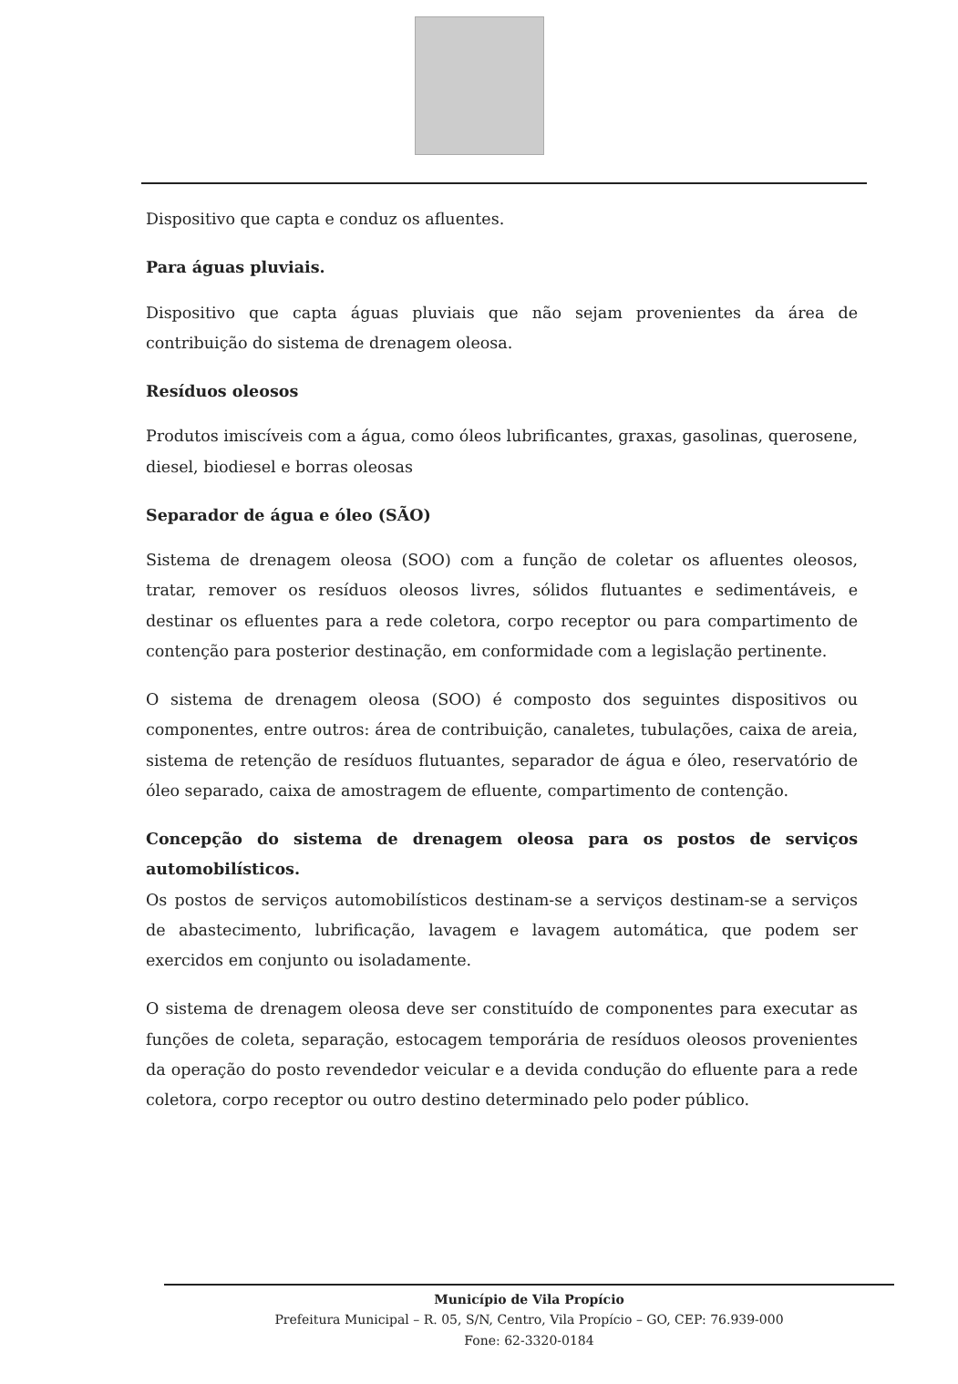Dispositivo que capta e conduz os afluentes.
Para águas pluviais.
Dispositivo que capta águas pluviais que não sejam provenientes da área de contribuição do sistema de drenagem oleosa.
Resíduos oleosos
Produtos imiscíveis com a água, como óleos lubrificantes, graxas, gasolinas, querosene, diesel, biodiesel e borras oleosas
Separador de água e óleo (SÃO)
Sistema de drenagem oleosa (SOO) com a função de coletar os afluentes oleosos, tratar, remover os resíduos oleosos livres, sólidos flutuantes e sedimentáveis, e destinar os efluentes para a rede coletora, corpo receptor ou para compartimento de contenção para posterior destinação, em conformidade com a legislação pertinente.
O sistema de drenagem oleosa (SOO) é composto dos seguintes dispositivos ou componentes, entre outros: área de contribuição, canaletes, tubulações, caixa de areia, sistema de retenção de resíduos flutuantes, separador de água e óleo, reservatório de óleo separado, caixa de amostragem de efluente, compartimento de contenção.
Concepção do sistema de drenagem oleosa para os postos de serviços automobilísticos.
Os postos de serviços automobilísticos destinam-se a serviços destinam-se a serviços de abastecimento, lubrificação, lavagem e lavagem automática, que podem ser exercidos em conjunto ou isoladamente.
O sistema de drenagem oleosa deve ser constituído de componentes para executar as funções de coleta, separação, estocagem temporária de resíduos oleosos provenientes da operação do posto revendedor veicular e a devida condução do efluente para a rede coletora, corpo receptor ou outro destino determinado pelo poder público.
Município de Vila Propício
Prefeitura Municipal – R. 05, S/N, Centro, Vila Propício – GO, CEP: 76.939-000
Fone: 62-3320-0184